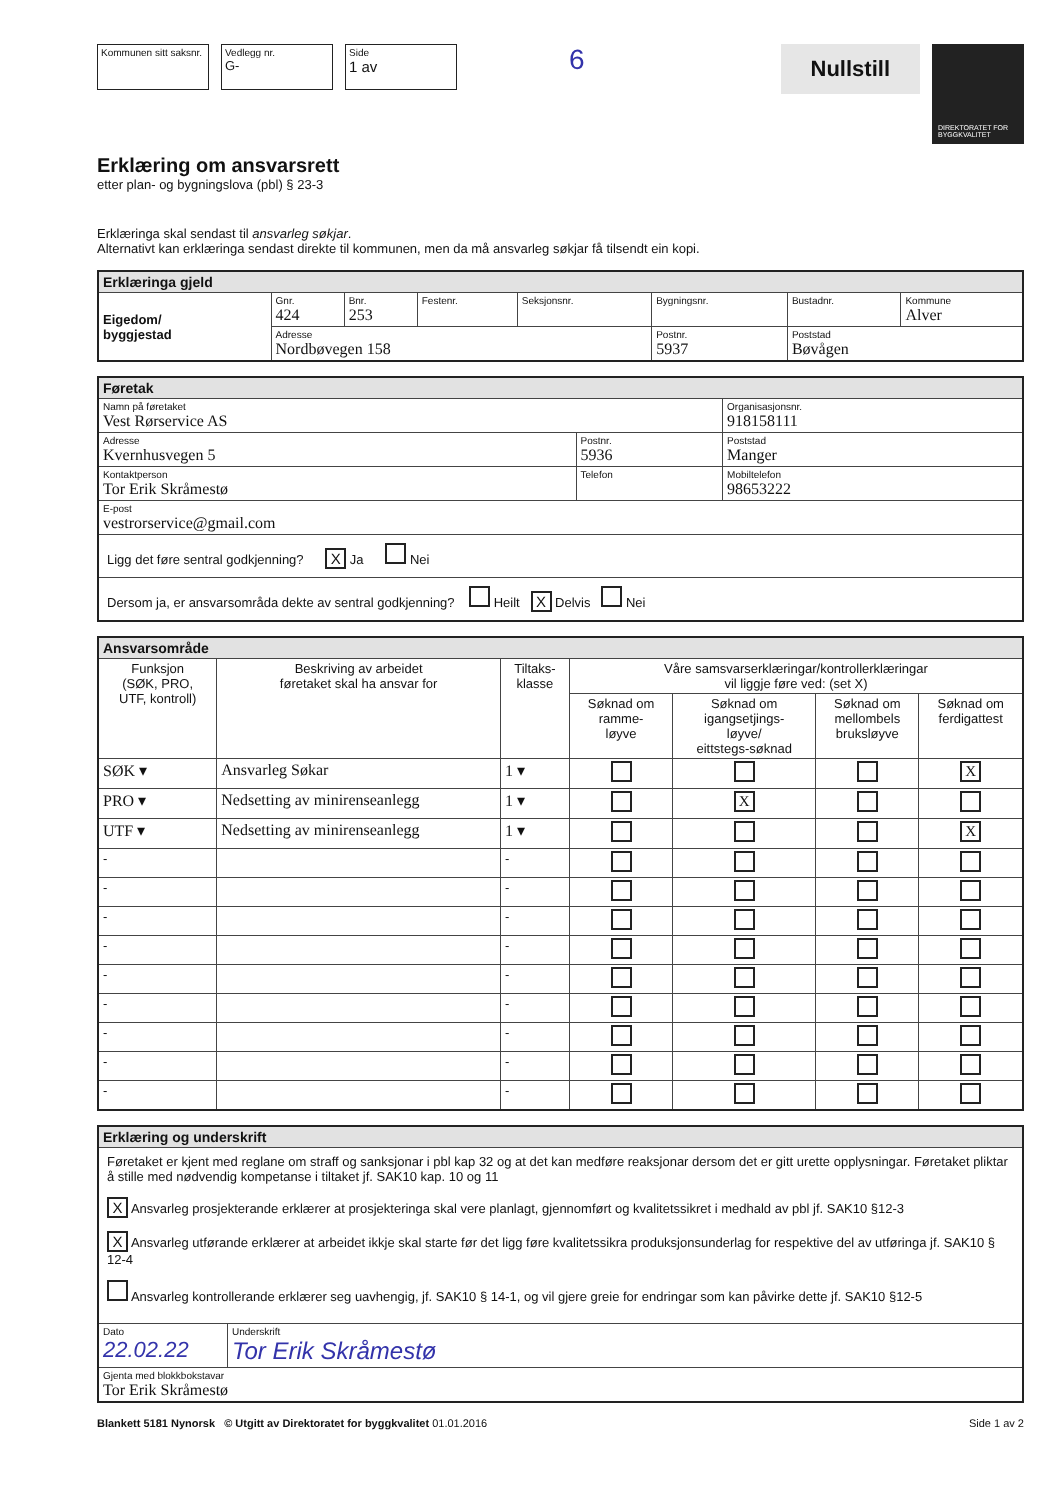Kommunen sitt saksnr.
Vedlegg nr.
G-
Side
1 av
6
Nullstill
DIREKTORATET FOR BYGGKVALITET
Erklæring om ansvarsrett
etter plan- og bygningslova (pbl) § 23-3
Erklæringa skal sendast til ansvarleg søkjar.
Alternativt kan erklæringa sendast direkte til kommunen, men da må ansvarleg søkjar få tilsendt ein kopi.
| Erklæringa gjeld | | | | | | | |
| Eigedom/ byggjestad | Gnr. 424 | Bnr. 253 | Festenr. | Seksjonsnr. | Bygningsnr. | Bustadnr. | Kommune Alver |
| | Adresse Nordbøvegen 158 | | | | Postnr. 5937 | Poststad Bøvågen | |
| Føretak | | | |
| Namn på føretaket Vest Rørservice AS | | | Organisasjonsnr. 918158111 |
| Adresse Kvernhusvegen 5 | Postnr. 5936 | Poststad Manger | |
| Kontaktperson Tor Erik Skråmestø | Telefon | | Mobiltelefon 98653222 |
| E-post vestrorservice@gmail.com | | | |
| Ligg det føre sentral godkjenning? X Ja Nei | | | |
| Dersom ja, er ansvarsområda dekte av sentral godkjenning? Heilt X Delvis Nei | | | |
| Ansvarsområde | | | | | | |
| Funksjon (SØK, PRO, UTF, kontroll) | Beskriving av arbeidet føretaket skal ha ansvar for | Tiltaks- klasse | Våre samsvarserklæringar/kontrollerklæringar vil liggje føre ved: (set X) | | | |
| | | | Søknad om ramme- løyve | Søknad om igangsetjings- løyve/ eittstegs-søknad | Søknad om mellombels bruksløyve | Søknad om ferdigattest |
| SØK ▾ | Ansvarleg Søkar | 1 ▾ | | | | X |
| PRO ▾ | Nedsetting av minirenseanlegg | 1 ▾ | | X | | |
| UTF ▾ | Nedsetting av minirenseanlegg | 1 ▾ | | | | X |
| - | | - | | | | |
| - | | - | | | | |
| - | | - | | | | |
| - | | - | | | | |
| - | | - | | | | |
| - | | - | | | | |
| - | | - | | | | |
| - | | - | | | | |
| - | | - | | | | |
| Erklæring og underskrift | |
| Føretaket er kjent med reglane om straff og sanksjonar i pbl kap 32 og at det kan medføre reaksjonar dersom det er gitt urette opplysningar. Føretaket pliktar å stille med nødvendig kompetanse i tiltaket jf. SAK10 kap. 10 og 11 X Ansvarleg prosjekterande erklærer at prosjekteringa skal vere planlagt, gjennomført og kvalitetssikret i medhald av pbl jf. SAK10 §12-3 X Ansvarleg utførande erklærer at arbeidet ikkje skal starte før det ligg føre kvalitetssikra produksjonsunderlag for respektive del av utføringa jf. SAK10 § 12-4 Ansvarleg kontrollerande erklærer seg uavhengig, jf. SAK10 § 14-1, og vil gjere greie for endringar som kan påvirke dette jf. SAK10 §12-5 | |
| Dato 22.02.22 | Underskrift Tor Erik Skråmestø |
| Gjenta med blokkbokstavar Tor Erik Skråmestø | |
Blankett 5181 Nynorsk © Utgitt av Direktoratet for byggkvalitet 01.01.2016 Side 1 av 2